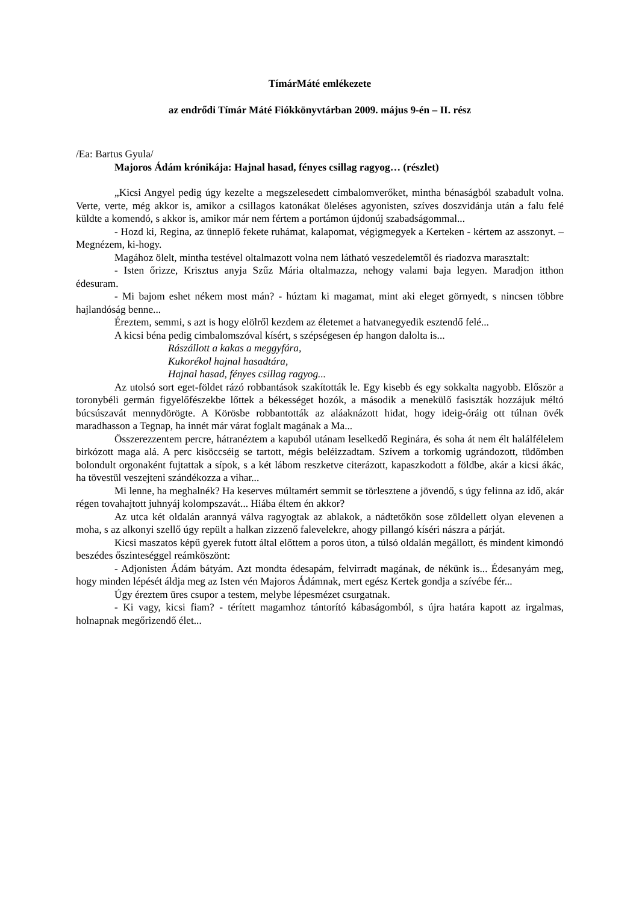TímárMáté emlékezete
az endrődi Tímár Máté Fiókkönyvtárban 2009. május 9-én – II. rész
/Ea: Bartus Gyula/
Majoros Ádám krónikája: Hajnal hasad, fényes csillag ragyog… (részlet)
„Kicsi Angyel pedig úgy kezelte a megszelesedett cimbalomverőket, mintha bénaságból szabadult volna. Verte, verte, még akkor is, amikor a csillagos katonákat öleléses agyonisten, szíves doszvidánja után a falu felé küldte a komendó, s akkor is, amikor már nem fértem a portámon újdonúj szabadságommal...
- Hozd ki, Regina, az ünneplő fekete ruhámat, kalapomat, végigmegyek a Kerteken - kértem az asszonyt. – Megnézem, ki-hogy.
Magához ölelt, mintha testével oltalmazott volna nem látható veszedelemtől és riadozva marasztalt:
- Isten őrizze, Krisztus anyja Szűz Mária oltalmazza, nehogy valami baja legyen. Maradjon itthon édesuram.
- Mi bajom eshet nékem most mán? - húztam ki magamat, mint aki eleget görnyedt, s nincsen többre hajlandóság benne...
Éreztem, semmi, s azt is hogy elölről kezdem az életemet a hatvanegyedik esztendő felé...
A kicsi béna pedig cimbalomszóval kísért, s szépségesen ép hangon dalolta is...
Rászállott a kakas a meggyfára,
Kukorékol hajnal hasadtára,
Hajnal hasad, fényes csillag ragyog...
Az utolsó sort eget-földet rázó robbantások szakították le. Egy kisebb és egy sokkalta nagyobb. Először a toronybéli germán figyelőfészekbe lőttek a békességet hozók, a második a menekülő fasiszták hozzájuk méltó búcsúszavát mennydörögte. A Körösbe robbantották az aláaknázott hidat, hogy ideig-óráig ott túlnan övék maradhasson a Tegnap, ha innét már várat foglalt magának a Ma...
Összerezzentem percre, hátranéztem a kapuból utánam leselkedő Reginára, és soha át nem élt halálfélelem birkózott maga alá. A perc kisöccséig se tartott, mégis beléizzadtam. Szívem a torkomig ugrándozott, tüdőmben bolondult orgonaként fujtattak a sípok, s a két lábom reszketve citerázott, kapaszkodott a földbe, akár a kicsi ákác, ha tövestül veszejteni szándékozza a vihar...
Mi lenne, ha meghalnék? Ha keserves múltamért semmit se törlesztene a jövendő, s úgy felinna az idő, akár régen tovahajtott juhnyáj kolompszavát... Hiába éltem én akkor?
Az utca két oldalán arannyá válva ragyogtak az ablakok, a nádtetőkön sose zöldellett olyan elevenen a moha, s az alkonyi szellő úgy repült a halkan zizzenő falevelekre, ahogy pillangó kíséri nászra a párját.
Kicsi maszatos képű gyerek futott által előttem a poros úton, a túlsó oldalán megállott, és mindent kimondó beszédes őszinteséggel reámköszönt:
- Adjonisten Ádám bátyám. Azt mondta édesapám, felvirradt magának, de nékünk is... Édesanyám meg, hogy minden lépését áldja meg az Isten vén Majoros Ádámnak, mert egész Kertek gondja a szívébe fér...
Úgy éreztem üres csupor a testem, melybe lépesmézet csurgatnak.
- Ki vagy, kicsi fiam? - térített magamhoz tántorító kábaságomból, s újra határa kapott az irgalmas, holnapnak megőrizendő élet...